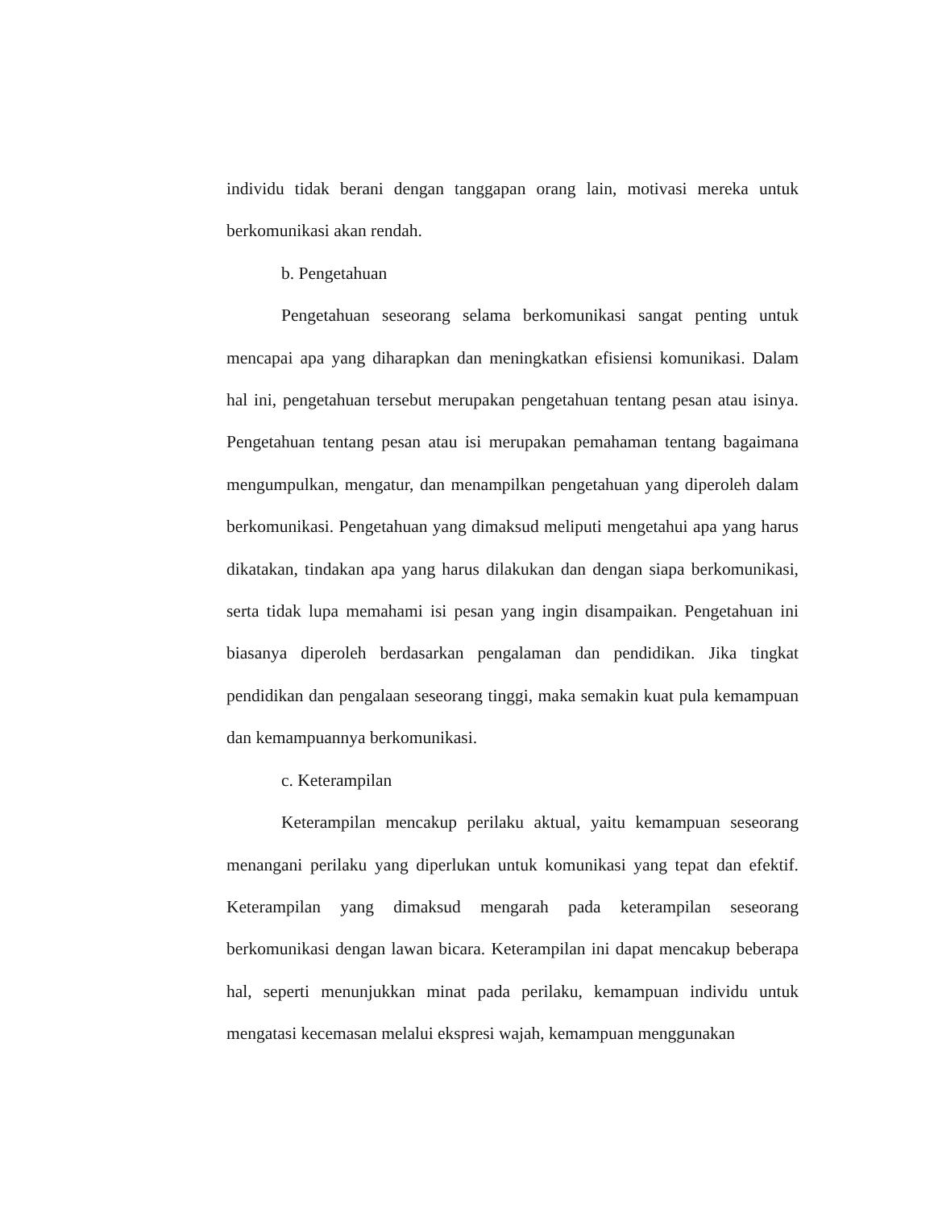individu tidak berani dengan tanggapan orang lain, motivasi mereka untuk berkomunikasi akan rendah.
b. Pengetahuan
Pengetahuan seseorang selama berkomunikasi sangat penting untuk mencapai apa yang diharapkan dan meningkatkan efisiensi komunikasi. Dalam hal ini, pengetahuan tersebut merupakan pengetahuan tentang pesan atau isinya. Pengetahuan tentang pesan atau isi merupakan pemahaman tentang bagaimana mengumpulkan, mengatur, dan menampilkan pengetahuan yang diperoleh dalam berkomunikasi. Pengetahuan yang dimaksud meliputi mengetahui apa yang harus dikatakan, tindakan apa yang harus dilakukan dan dengan siapa berkomunikasi, serta tidak lupa memahami isi pesan yang ingin disampaikan. Pengetahuan ini biasanya diperoleh berdasarkan pengalaman dan pendidikan. Jika tingkat pendidikan dan pengalaan seseorang tinggi, maka semakin kuat pula kemampuan dan kemampuannya berkomunikasi.
c. Keterampilan
Keterampilan mencakup perilaku aktual, yaitu kemampuan seseorang menangani perilaku yang diperlukan untuk komunikasi yang tepat dan efektif. Keterampilan yang dimaksud mengarah pada keterampilan seseorang berkomunikasi dengan lawan bicara. Keterampilan ini dapat mencakup beberapa hal, seperti menunjukkan minat pada perilaku, kemampuan individu untuk mengatasi kecemasan melalui ekspresi wajah, kemampuan menggunakan